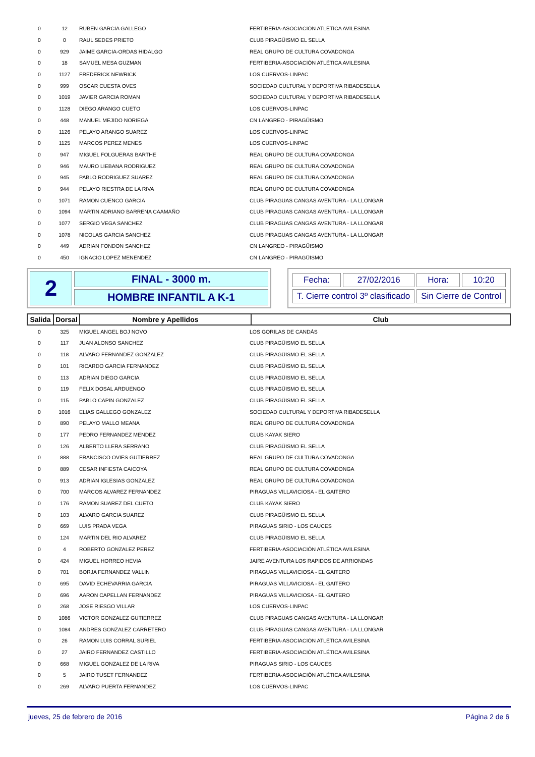| 0 | 12 | RUBEN GARCIA GALLEGO | FERTIBERIA-ASOCIACIÓN ATLÉTICA AVILESINA |
| 0 | 0 | RAUL SEDES PRIETO | CLUB PIRAGÜISMO EL SELLA |
| 0 | 929 | JAIME GARCIA-ORDAS HIDALGO | REAL GRUPO DE CULTURA COVADONGA |
| 0 | 18 | SAMUEL MESA GUZMAN | FERTIBERIA-ASOCIACIÓN ATLÉTICA AVILESINA |
| 0 | 1127 | FREDERICK NEWRICK | LOS CUERVOS-LINPAC |
| 0 | 999 | OSCAR CUESTA OVES | SOCIEDAD CULTURAL Y DEPORTIVA RIBADESELLA |
| 0 | 1019 | JAVIER GARCIA ROMAN | SOCIEDAD CULTURAL Y DEPORTIVA RIBADESELLA |
| 0 | 1128 | DIEGO ARANGO CUETO | LOS CUERVOS-LINPAC |
| 0 | 448 | MANUEL MEJIDO NORIEGA | CN LANGREO - PIRAGÜISMO |
| 0 | 1126 | PELAYO ARANGO SUAREZ | LOS CUERVOS-LINPAC |
| 0 | 1125 | MARCOS PEREZ MENES | LOS CUERVOS-LINPAC |
| 0 | 947 | MIGUEL FOLGUERAS BARTHE | REAL GRUPO DE CULTURA COVADONGA |
| 0 | 946 | MAURO LIEBANA RODRIGUEZ | REAL GRUPO DE CULTURA COVADONGA |
| 0 | 945 | PABLO RODRIGUEZ SUAREZ | REAL GRUPO DE CULTURA COVADONGA |
| 0 | 944 | PELAYO RIESTRA DE LA RIVA | REAL GRUPO DE CULTURA COVADONGA |
| 0 | 1071 | RAMON CUENCO GARCIA | CLUB PIRAGUAS CANGAS AVENTURA - LA LLONGAR |
| 0 | 1094 | MARTIN ADRIANO BARRENA CAAMAÑO | CLUB PIRAGUAS CANGAS AVENTURA - LA LLONGAR |
| 0 | 1077 | SERGIO VEGA SANCHEZ | CLUB PIRAGUAS CANGAS AVENTURA - LA LLONGAR |
| 0 | 1078 | NICOLAS GARCIA SANCHEZ | CLUB PIRAGUAS CANGAS AVENTURA - LA LLONGAR |
| 0 | 449 | ADRIAN FONDON SANCHEZ | CN LANGREO - PIRAGÜISMO |
| 0 | 450 | IGNACIO LOPEZ MENENDEZ | CN LANGREO - PIRAGÜISMO |
2
FINAL - 3000 m.
HOMBRE INFANTIL A K-1
| Fecha: | 27/02/2016 | Hora: | 10:20 |
| T. Cierre control 3º clasificado | | Sin Cierre de Control | |
| Salida | Dorsal | Nombre y Apellidos | Club |
| --- | --- | --- | --- |
| 0 | 325 | MIGUEL ANGEL BOJ NOVO | LOS GORILAS DE CANDÁS |
| 0 | 117 | JUAN ALONSO SANCHEZ | CLUB PIRAGÜISMO EL SELLA |
| 0 | 118 | ALVARO FERNANDEZ GONZALEZ | CLUB PIRAGÜISMO EL SELLA |
| 0 | 101 | RICARDO GARCIA FERNANDEZ | CLUB PIRAGÜISMO EL SELLA |
| 0 | 113 | ADRIAN DIEGO GARCIA | CLUB PIRAGÜISMO EL SELLA |
| 0 | 119 | FELIX DOSAL ARDUENGO | CLUB PIRAGÜISMO EL SELLA |
| 0 | 115 | PABLO CAPIN GONZALEZ | CLUB PIRAGÜISMO EL SELLA |
| 0 | 1016 | ELIAS GALLEGO GONZALEZ | SOCIEDAD CULTURAL Y DEPORTIVA RIBADESELLA |
| 0 | 890 | PELAYO MALLO MEANA | REAL GRUPO DE CULTURA COVADONGA |
| 0 | 177 | PEDRO FERNANDEZ MENDEZ | CLUB KAYAK SIERO |
| 0 | 126 | ALBERTO LLERA SERRANO | CLUB PIRAGÜISMO EL SELLA |
| 0 | 888 | FRANCISCO OVIES GUTIERREZ | REAL GRUPO DE CULTURA COVADONGA |
| 0 | 889 | CESAR INFIESTA CAICOYA | REAL GRUPO DE CULTURA COVADONGA |
| 0 | 913 | ADRIAN IGLESIAS GONZALEZ | REAL GRUPO DE CULTURA COVADONGA |
| 0 | 700 | MARCOS ALVAREZ FERNANDEZ | PIRAGUAS VILLAVICIOSA - EL GAITERO |
| 0 | 176 | RAMON SUAREZ DEL CUETO | CLUB KAYAK SIERO |
| 0 | 103 | ALVARO GARCIA SUAREZ | CLUB PIRAGÜISMO EL SELLA |
| 0 | 669 | LUIS PRADA VEGA | PIRAGUAS SIRIO - LOS CAUCES |
| 0 | 124 | MARTIN DEL RIO ALVAREZ | CLUB PIRAGÜISMO EL SELLA |
| 0 | 4 | ROBERTO GONZALEZ PEREZ | FERTIBERIA-ASOCIACIÓN ATLÉTICA AVILESINA |
| 0 | 424 | MIGUEL HORREO HEVIA | JAIRE AVENTURA LOS RAPIDOS DE ARRIONDAS |
| 0 | 701 | BORJA FERNANDEZ VALLIN | PIRAGUAS VILLAVICIOSA - EL GAITERO |
| 0 | 695 | DAVID ECHEVARRIA GARCIA | PIRAGUAS VILLAVICIOSA - EL GAITERO |
| 0 | 696 | AARON CAPELLAN FERNANDEZ | PIRAGUAS VILLAVICIOSA - EL GAITERO |
| 0 | 268 | JOSE RIESGO VILLAR | LOS CUERVOS-LINPAC |
| 0 | 1086 | VICTOR GONZALEZ GUTIERREZ | CLUB PIRAGUAS CANGAS AVENTURA - LA LLONGAR |
| 0 | 1084 | ANDRES GONZALEZ CARRETERO | CLUB PIRAGUAS CANGAS AVENTURA - LA LLONGAR |
| 0 | 26 | RAMON LUIS CORRAL SURIEL | FERTIBERIA-ASOCIACIÓN ATLÉTICA AVILESINA |
| 0 | 27 | JAIRO FERNANDEZ CASTILLO | FERTIBERIA-ASOCIACIÓN ATLÉTICA AVILESINA |
| 0 | 668 | MIGUEL GONZALEZ DE LA RIVA | PIRAGUAS SIRIO - LOS CAUCES |
| 0 | 5 | JAIRO TUSET FERNANDEZ | FERTIBERIA-ASOCIACIÓN ATLÉTICA AVILESINA |
| 0 | 269 | ALVARO PUERTA FERNANDEZ | LOS CUERVOS-LINPAC |
jueves, 25 de febrero de 2016 Página 2 de 6